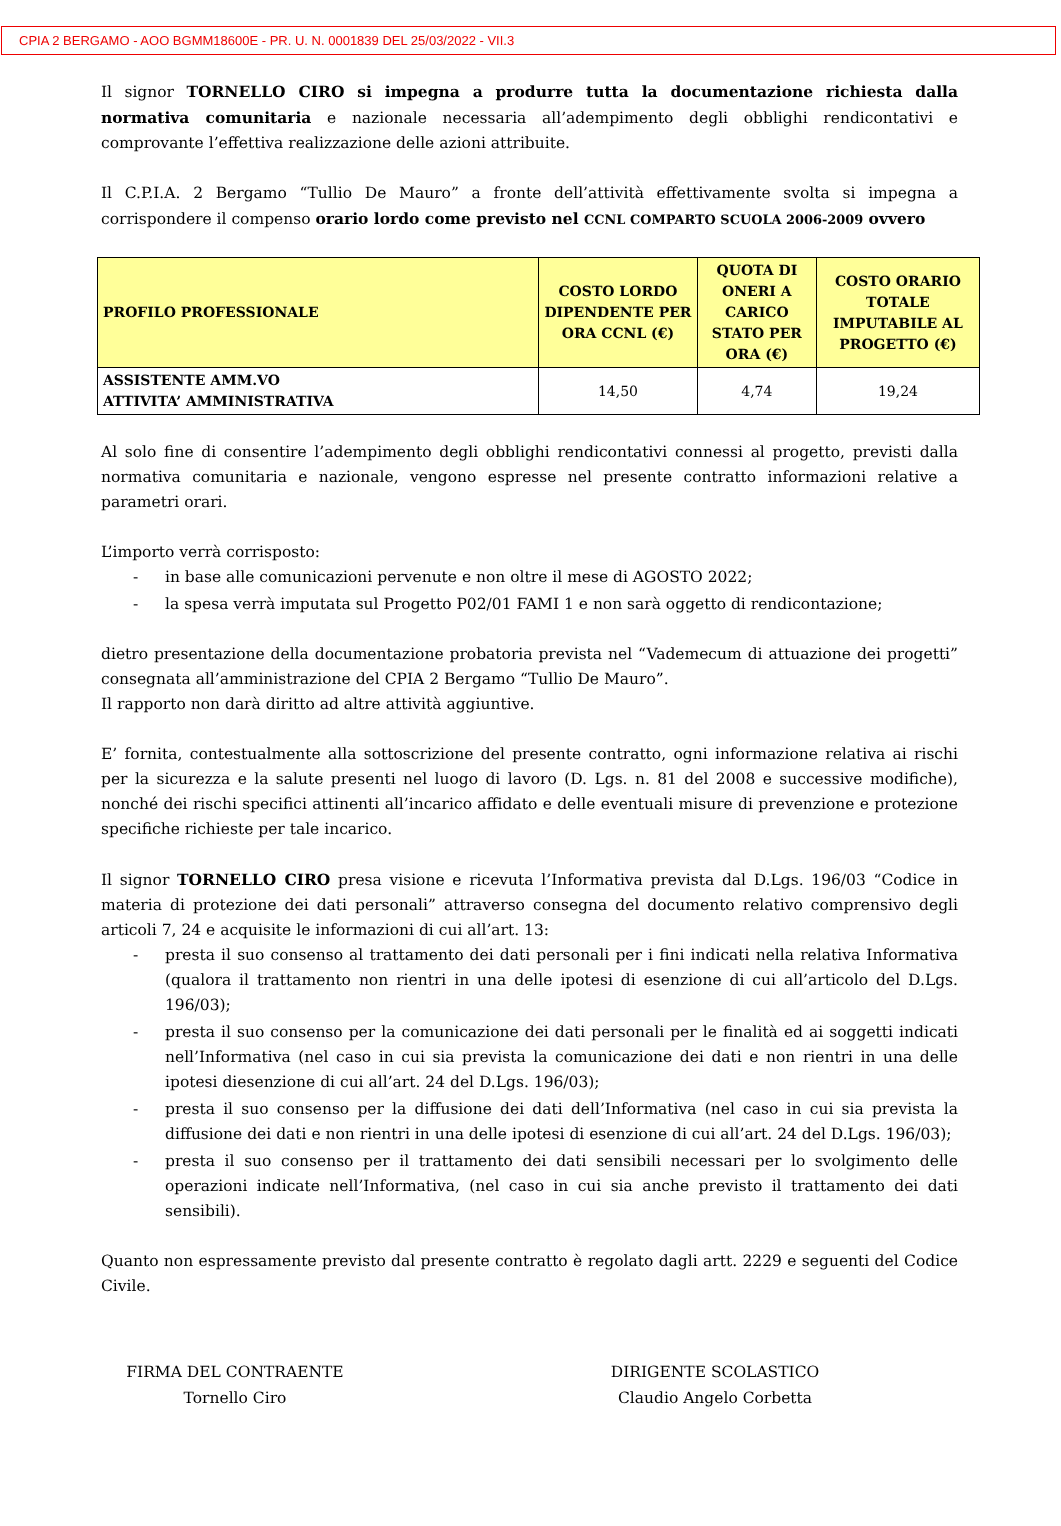CPIA 2 BERGAMO - AOO BGMM18600E - PR. U. N. 0001839 DEL 25/03/2022 - VII.3
Il signor TORNELLO CIRO si impegna a produrre tutta la documentazione richiesta dalla normativa comunitaria e nazionale necessaria all’adempimento degli obblighi rendicontativi e comprovante l’effettiva realizzazione delle azioni attribuite.
Il C.P.I.A. 2 Bergamo “Tullio De Mauro” a fronte dell’attività effettivamente svolta si impegna a corrispondere il compenso orario lordo come previsto nel CCNL COMPARTO SCUOLA 2006-2009 ovvero
| PROFILO PROFESSIONALE | COSTO LORDO DIPENDENTE PER ORA CCNL (€) | QUOTA DI ONERI A CARICO STATO PER ORA (€) | COSTO ORARIO TOTALE IMPUTABILE AL PROGETTO (€) |
| --- | --- | --- | --- |
| ASSISTENTE AMM.VO ATTIVITA’ AMMINISTRATIVA | 14,50 | 4,74 | 19,24 |
Al solo fine di consentire l’adempimento degli obblighi rendicontativi connessi al progetto, previsti dalla normativa comunitaria e nazionale, vengono espresse nel presente contratto informazioni relative a parametri orari.
L’importo verrà corrisposto:
- in base alle comunicazioni pervenute e non oltre il mese di AGOSTO 2022;
- la spesa verrà imputata sul Progetto P02/01 FAMI 1 e non sarà oggetto di rendicontazione;
dietro presentazione della documentazione probatoria prevista nel “Vademecum di attuazione dei progetti” consegnata all’amministrazione del CPIA 2 Bergamo “Tullio De Mauro”.
Il rapporto non darà diritto ad altre attività aggiuntive.
E’ fornita, contestualmente alla sottoscrizione del presente contratto, ogni informazione relativa ai rischi per la sicurezza e la salute presenti nel luogo di lavoro (D. Lgs. n. 81 del 2008 e successive modifiche), nonché dei rischi specifici attinenti all’incarico affidato e delle eventuali misure di prevenzione e protezione specifiche richieste per tale incarico.
Il signor TORNELLO CIRO presa visione e ricevuta l’Informativa prevista dal D.Lgs. 196/03 “Codice in materia di protezione dei dati personali” attraverso consegna del documento relativo comprensivo degli articoli 7, 24 e acquisite le informazioni di cui all’art. 13:
- presta il suo consenso al trattamento dei dati personali per i fini indicati nella relativa Informativa (qualora il trattamento non rientri in una delle ipotesi di esenzione di cui all’articolo del D.Lgs. 196/03);
- presta il suo consenso per la comunicazione dei dati personali per le finalità ed ai soggetti indicati nell’Informativa (nel caso in cui sia prevista la comunicazione dei dati e non rientri in una delle ipotesi diesenzione di cui all’art. 24 del D.Lgs. 196/03);
- presta il suo consenso per la diffusione dei dati dell’Informativa (nel caso in cui sia prevista la diffusione dei dati e non rientri in una delle ipotesi di esenzione di cui all’art. 24 del D.Lgs. 196/03);
- presta il suo consenso per il trattamento dei dati sensibili necessari per lo svolgimento delle operazioni indicate nell’Informativa, (nel caso in cui sia anche previsto il trattamento dei dati sensibili).
Quanto non espressamente previsto dal presente contratto è regolato dagli artt. 2229 e seguenti del Codice Civile.
FIRMA DEL CONTRAENTE
Tornello Ciro
DIRIGENTE SCOLASTICO
Claudio Angelo Corbetta